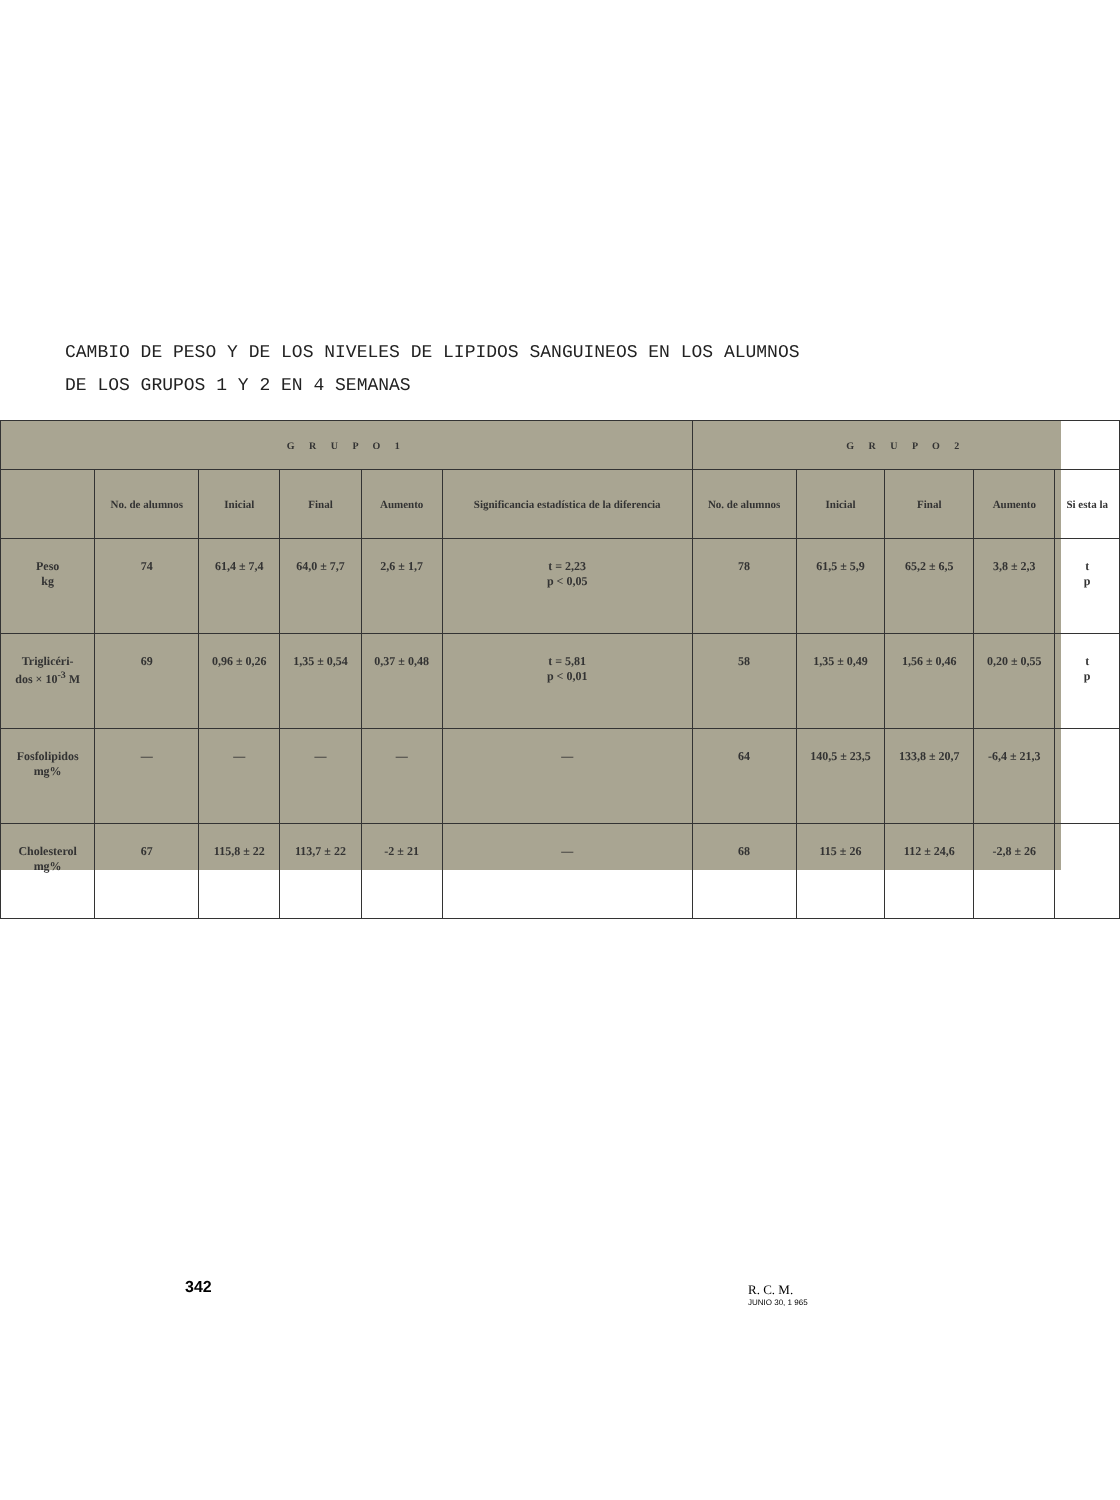CAMBIO DE PESO Y DE LOS NIVELES DE LIPIDOS SANGUINEOS EN LOS ALUMNOS
DE LOS GRUPOS 1 Y 2 EN 4 SEMANAS
| G R U P O 1 | | | | | | G R U P O 2 | | | | |
| --- | --- | --- | --- | --- | --- | --- | --- | --- | --- | --- |
| | No. de alumnos | Inicial | Final | Aumento | Significancia estadística de la diferencia | No. de alumnos | Inicial | Final | Aumento | Si esta la |
| Peso kg | 74 | 61,4 ± 7,4 | 64,0 ± 7,7 | 2,6 ± 1,7 | t = 2,23 p < 0,05 | 78 | 61,5 ± 5,9 | 65,2 ± 6,5 | 3,8 ± 2,3 | t p |
| Triglicéri- dos × 10<sup>-3</sup> M | 69 | 0,96 ± 0,26 | 1,35 ± 0,54 | 0,37 ± 0,48 | t = 5,81 p < 0,01 | 58 | 1,35 ± 0,49 | 1,56 ± 0,46 | 0,20 ± 0,55 | t p |
| Fosfolipidos mg% | — | — | — | — | — | 64 | 140,5 ± 23,5 | 133,8 ± 20,7 | -6,4 ± 21,3 | |
| Cholesterol mg% | 67 | 115,8 ± 22 | 113,7 ± 22 | -2 ± 21 | — | 68 | 115 ± 26 | 112 ± 24,6 | -2,8 ± 26 | |
342
R. C. M.
JUNIO 30, 1 965